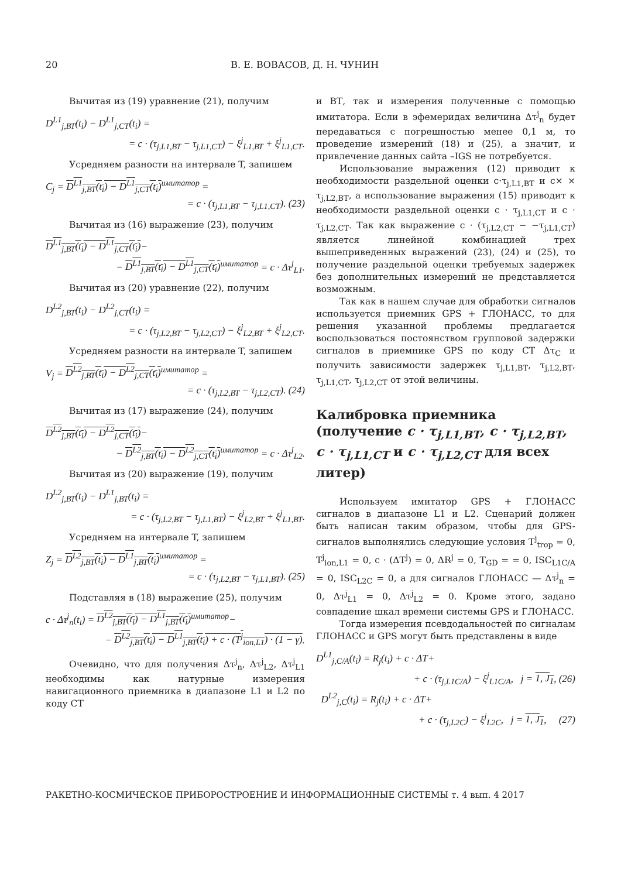20 В. Е. ВОВАСОВ, Д. Н. ЧУНИН
Вычитая из (19) уравнение (21), получим
D<sup>L1</sup><sub>j,ВТ</sub>(t<sub>i</sub>) − D<sup>L1</sup><sub>j,СТ</sub>(t<sub>i</sub>) =
= c · (τ<sub>j,L1,ВТ</sub> − τ<sub>j,L1,СТ</sub>) − ξ<sup>j</sup><sub>L1,ВТ</sub> + ξ<sup>j</sup><sub>L1,СТ</sub>.
Усредняем разности на интервале T, запишем
C<sub>j</sub> = D<sup>L1</sup><sub>j,ВТ</sub>(t<sub>i</sub>) − D<sup>L1</sup><sub>j,СТ</sub>(t<sub>i</sub>)<sup>имитатор</sup> =
= c · (τ<sub>j,L1,ВТ</sub> − τ<sub>j,L1,СТ</sub>). (23)
Вычитая из (16) выражение (23), получим
D<sup>L1</sup><sub>j,ВТ</sub>(t<sub>i</sub>) − D<sup>L1</sup><sub>j,СТ</sub>(t<sub>i</sub>)−
− D<sup>L1</sup><sub>j,ВТ</sub>(t<sub>i</sub>) − D<sup>L1</sup><sub>j,СТ</sub>(t<sub>i</sub>)<sup>имитатор</sup> = c · Δτ<sup>j</sup><sub>L1</sub>.
Вычитая из (20) уравнение (22), получим
D<sup>L2</sup><sub>j,ВТ</sub>(t<sub>i</sub>) − D<sup>L2</sup><sub>j,СТ</sub>(t<sub>i</sub>) =
= c · (τ<sub>j,L2,ВТ</sub> − τ<sub>j,L2,СТ</sub>) − ξ<sup>j</sup><sub>L2,ВТ</sub> + ξ<sup>j</sup><sub>L2,СТ</sub>.
Усредняем разности на интервале T, запишем
V<sub>j</sub> = D<sup>L2</sup><sub>j,ВТ</sub>(t<sub>i</sub>) − D<sup>L2</sup><sub>j,СТ</sub>(t<sub>i</sub>)<sup>имитатор</sup> =
= c · (τ<sub>j,L2,ВТ</sub> − τ<sub>j,L2,СТ</sub>). (24)
Вычитая из (17) выражение (24), получим
D<sup>L2</sup><sub>j,ВТ</sub>(t<sub>i</sub>) − D<sup>L2</sup><sub>j,СТ</sub>(t<sub>i</sub>)−
− D<sup>L2</sup><sub>j,ВТ</sub>(t<sub>i</sub>) − D<sup>L2</sup><sub>j,СТ</sub>(t<sub>i</sub>)<sup>имитатор</sup> = c · Δτ<sup>j</sup><sub>L2</sub>.
Вычитая из (20) выражение (19), получим
D<sup>L2</sup><sub>j,ВТ</sub>(t<sub>i</sub>) − D<sup>L1</sup><sub>j,ВТ</sub>(t<sub>i</sub>) =
= c · (τ<sub>j,L2,ВТ</sub> − τ<sub>j,L1,ВТ</sub>) − ξ<sup>j</sup><sub>L2,ВТ</sub> + ξ<sup>j</sup><sub>L1,ВТ</sub>.
Усредняем на интервале T, запишем
Z<sub>j</sub> = D<sup>L2</sup><sub>j,ВТ</sub>(t<sub>i</sub>) − D<sup>L1</sup><sub>j,ВТ</sub>(t<sub>i</sub>)<sup>имитатор</sup> =
= c · (τ<sub>j,L2,ВТ</sub> − τ<sub>j,L1,ВТ</sub>). (25)
Подставляя в (18) выражение (25), получим
c · Δτ<sup>j</sup><sub>n</sub>(t<sub>i</sub>) = D<sup>L2</sup><sub>j,ВТ</sub>(t<sub>i</sub>) − D<sup>L1</sup><sub>j,ВТ</sub>(t<sub>i</sub>)<sup>имитатор</sup>−
− D<sup>L2</sup><sub>j,ВТ</sub>(t<sub>i</sub>) − D<sup>L1</sup><sub>j,ВТ</sub>(t<sub>i</sub>) + c · (T<sup>j</sup><sub>ion,L1</sub>) · (1 − γ).
Очевидно, что для получения Δτ<sup>j</sup><sub>n</sub>, Δτ<sup>j</sup><sub>L2</sub>, Δτ<sup>j</sup><sub>L1</sub> необходимы как натурные измерения навигационного приемника в диапазоне L1 и L2 по коду СТ
и ВТ, так и измерения полученные с помощью имитатора. Если в эфемеридах величина Δτ<sup>j</sup><sub>n</sub> будет передаваться с погрешностью менее 0,1 м, то проведение измерений (18) и (25), а значит, и привлечение данных сайта –IGS не потребуется.
Использование выражения (12) приводит к необходимости раздельной оценки c·τ<sub>j,L1,ВТ</sub> и c× × τ<sub>j,L2,ВТ</sub>, а использование выражения (15) приводит к необходимости раздельной оценки c · τ<sub>j,L1,СТ</sub> и c · τ<sub>j,L2,СТ</sub>. Так как выражение c · (τ<sub>j,L2,СТ</sub> − −τ<sub>j,L1,СТ</sub>) является линейной комбинацией трех вышеприведенных выражений (23), (24) и (25), то получение раздельной оценки требуемых задержек без дополнительных измерений не представляется возможным.
Так как в нашем случае для обработки сигналов используется приемник GPS + ГЛОНАСС, то для решения указанной проблемы предлагается воспользоваться постоянством групповой задержки сигналов в приемнике GPS по коду СТ Δτ<sub>C</sub> и получить зависимости задержек τ<sub>j,L1,ВТ</sub>, τ<sub>j,L2,ВТ</sub>, τ<sub>j,L1,СТ</sub>, τ<sub>j,L2,СТ</sub> от этой величины.
Калибровка приемника (получение c · τ<sub>j,L1,ВТ</sub>, c · τ<sub>j,L2,ВТ</sub>, c · τ<sub>j,L1,СТ</sub> и c · τ<sub>j,L2,СТ</sub> для всех литер)
Используем имитатор GPS + ГЛОНАСС сигналов в диапазоне L1 и L2. Сценарий должен быть написан таким образом, чтобы для GPS-сигналов выполнялись следующие условия T<sup>j</sup><sub>trop</sub> = 0, T<sup>j</sup><sub>ion,L1</sub> = 0, c · (ΔT<sup>j</sup>) = 0, ΔR<sup>j</sup> = 0, T<sub>GD</sub> = = 0, ISC<sub>L1C/A</sub> = 0, ISC<sub>L2C</sub> = 0, а для сигналов ГЛОНАСС — Δτ<sup>j</sup><sub>n</sub> = 0, Δτ<sup>j</sup><sub>L1</sub> = 0, Δτ<sup>j</sup><sub>L2</sub> = 0. Кроме этого, задано совпадение шкал времени системы GPS и ГЛОНАСС.
Тогда измерения псевдодальностей по сигналам ГЛОНАСС и GPS могут быть представлены в виде
D<sup>L1</sup><sub>j,C/A</sub>(t<sub>i</sub>) = R<sub>j</sub>(t<sub>i</sub>) + c · ΔT+
+ c · (τ<sub>j,L1C/A</sub>) − ξ<sup>j</sup><sub>L1C/A</sub>, j = 1, J<sub>1</sub>, (26)
D<sup>L2</sup><sub>j,C</sub>(t<sub>i</sub>) = R<sub>j</sub>(t<sub>i</sub>) + c · ΔT+
+ c · (τ<sub>j,L2C</sub>) − ξ<sup>j</sup><sub>L2C</sub>, j = 1, J<sub>1</sub>, (27)
РАКЕТНО-КОСМИЧЕСКОЕ ПРИБОРОСТРОЕНИЕ И ИНФОРМАЦИОННЫЕ СИСТЕМЫ т. 4 вып. 4 2017